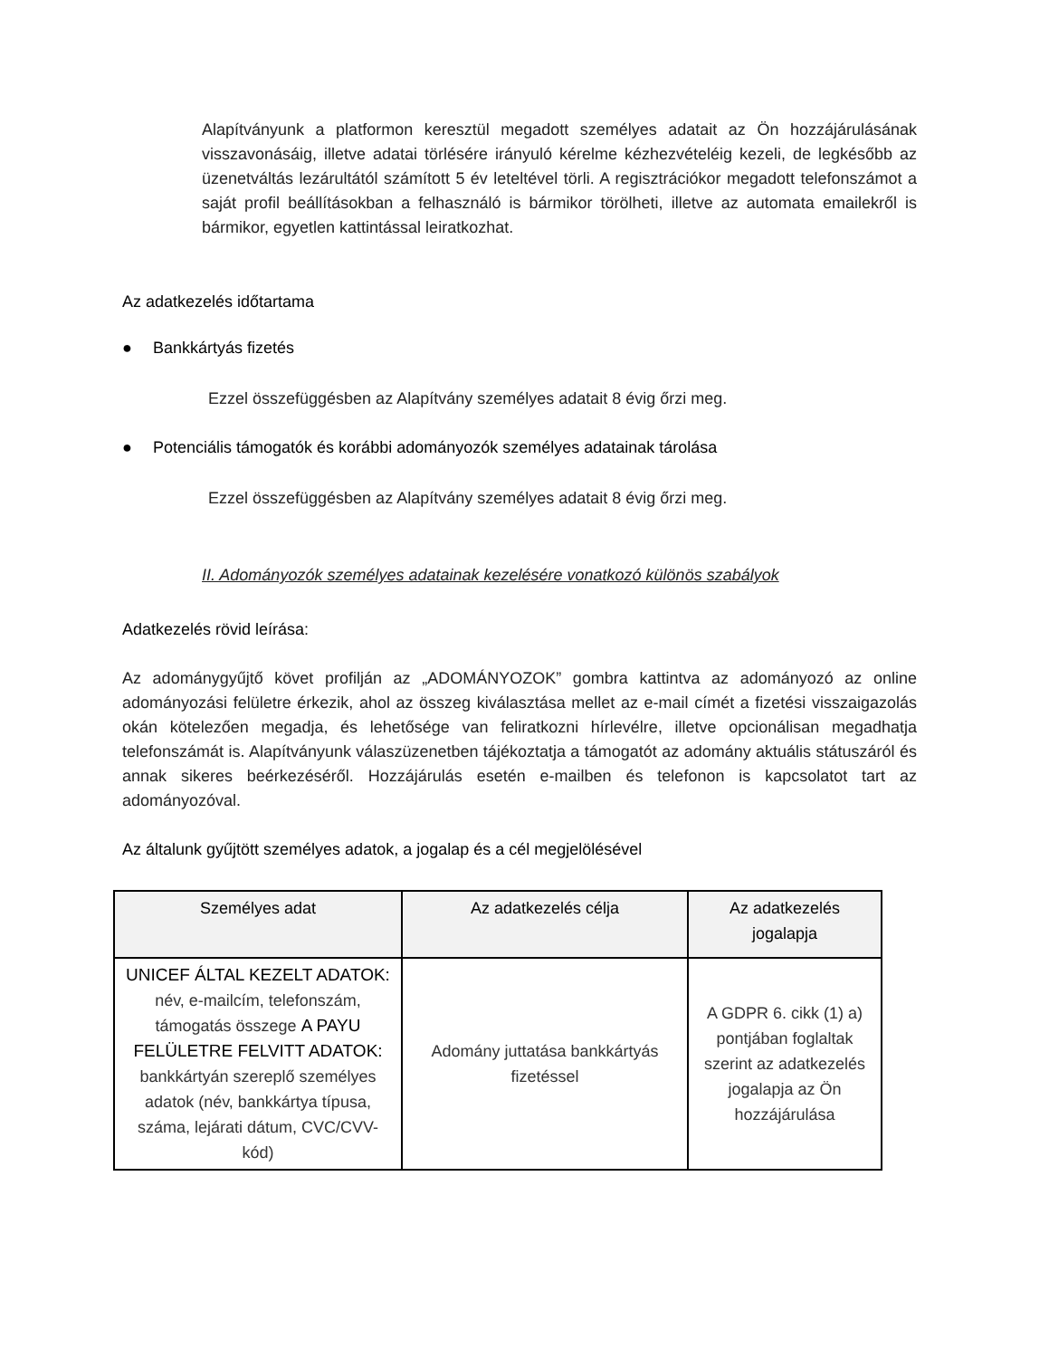Alapítványunk a platformon keresztül megadott személyes adatait az Ön hozzájárulásának visszavonásáig, illetve adatai törlésére irányuló kérelme kézhezvételéig kezeli, de legkésőbb az üzenetváltás lezárultától számított 5 év leteltével törli. A regisztrációkor megadott telefonszámot a saját profil beállításokban a felhasználó is bármikor törölheti, illetve az automata emailekről is bármikor, egyetlen kattintással leiratkozhat.
Az adatkezelés időtartama
● Bankkártyás fizetés
Ezzel összefüggésben az Alapítvány személyes adatait 8 évig őrzi meg.
● Potenciális támogatók és korábbi adományozók személyes adatainak tárolása
Ezzel összefüggésben az Alapítvány személyes adatait 8 évig őrzi meg.
II. Adományozók személyes adatainak kezelésére vonatkozó különös szabályok
Adatkezelés rövid leírása:
Az adománygyűjtő követ profilján az „ADOMÁNYOZOK” gombra kattintva az adományozó az online adományozási felületre érkezik, ahol az összeg kiválasztása mellet az e-mail címét a fizetési visszaigazolás okán kötelezően megadja, és lehetősége van feliratkozni hírlevélre, illetve opcionálisan megadhatja telefonszámát is. Alapítványunk válaszüzenetben tájékoztatja a támogatót az adomány aktuális státuszáról és annak sikeres beérkezéséről. Hozzájárulás esetén e-mailben és telefonon is kapcsolatot tart az adományozóval.
Az általunk gyűjtött személyes adatok, a jogalap és a cél megjelölésével
| Személyes adat | Az adatkezelés célja | Az adatkezelés jogalapja |
| --- | --- | --- |
| UNICEF ÁLTAL KEZELT ADATOK: név, e-mailcím, telefonszám, támogatás összege A PAYU FELÜLETRE FELVITT ADATOK: bankkártyán szereplő személyes adatok (név, bankkártya típusa, száma, lejárati dátum, CVC/CVV-kód) | Adomány juttatása bankkártyás fizetéssel | A GDPR 6. cikk (1) a) pontjában foglaltak szerint az adatkezelés jogalapja az Ön hozzájárulása |